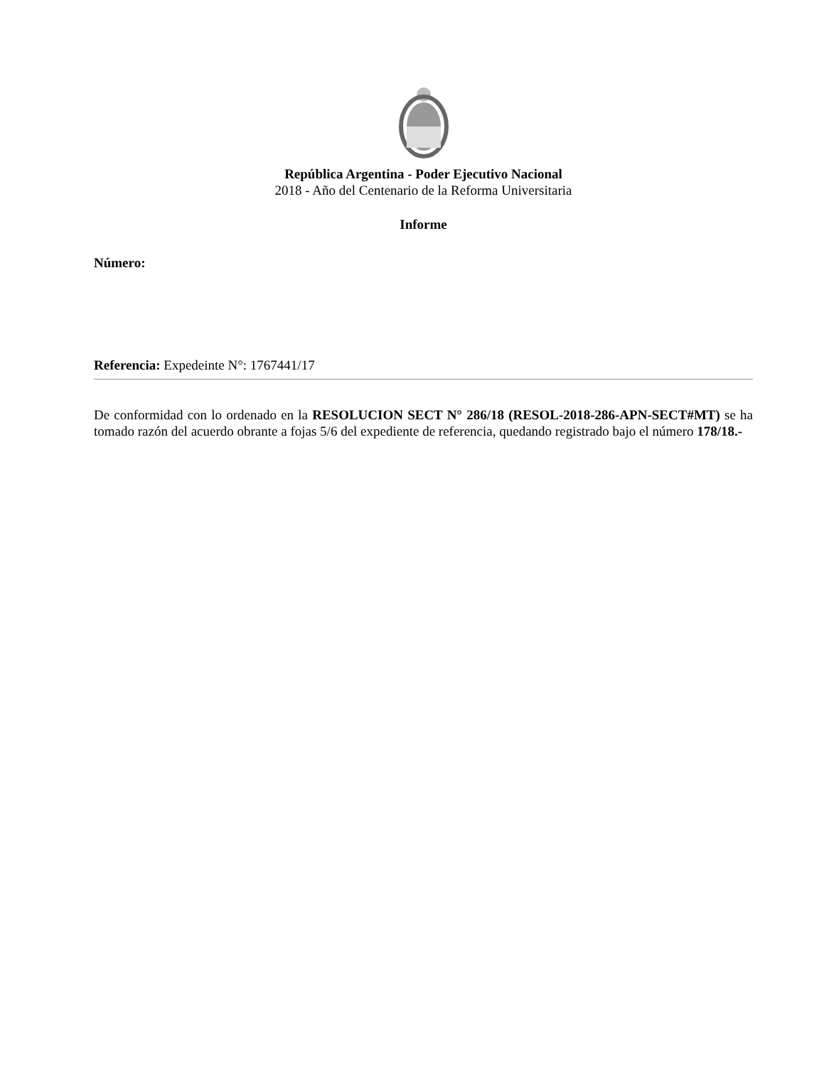República Argentina - Poder Ejecutivo Nacional
2018 - Año del Centenario de la Reforma Universitaria
Informe
Número:
Referencia: Expedeinte N°: 1767441/17
De conformidad con lo ordenado en la RESOLUCION SECT N° 286/18 (RESOL-2018-286-APN-SECT#MT) se ha tomado razón del acuerdo obrante a fojas 5/6 del expediente de referencia, quedando registrado bajo el número 178/18.-